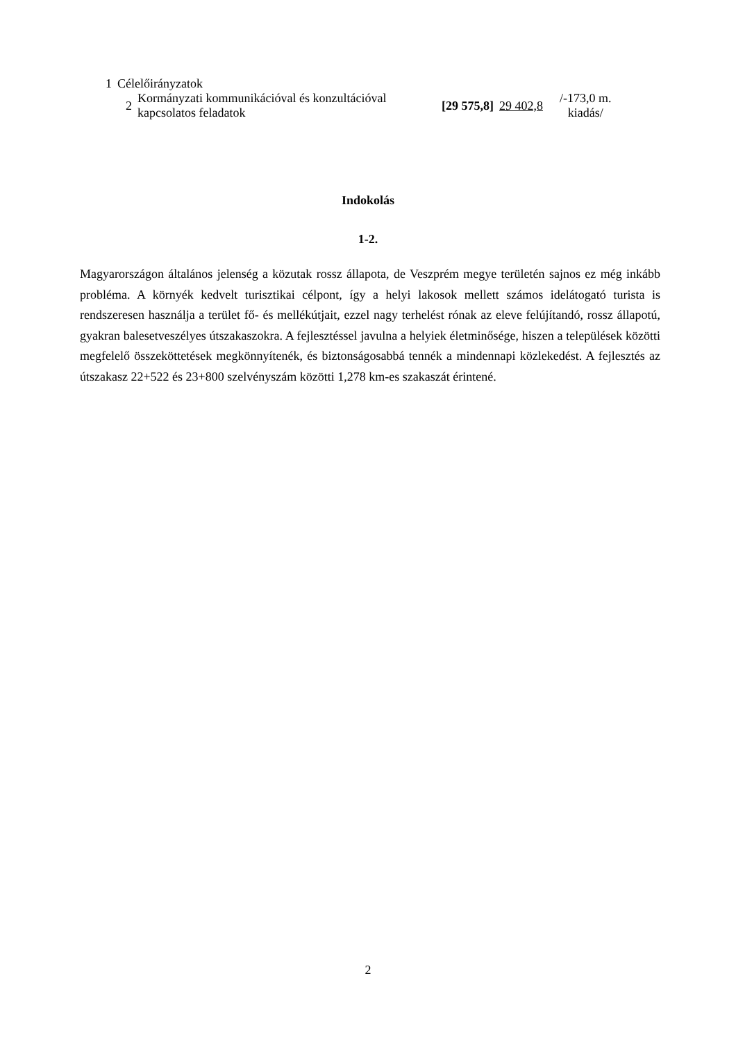| 1 | Célelőirányzatok | | | | |
| | 2 | Kormányzati kommunikációval és konzultációval kapcsolatos feladatok | [29 575,8] | 29 402,8 | /-173,0 m. kiadás/ |
Indokolás
1-2.
Magyarországon általános jelenség a közutak rossz állapota, de Veszprém megye területén sajnos ez még inkább probléma. A környék kedvelt turisztikai célpont, így a helyi lakosok mellett számos idelátogató turista is rendszeresen használja a terület fő- és mellékútjait, ezzel nagy terhelést rónak az eleve felújítandó, rossz állapotú, gyakran balesetveszélyes útszakaszokra. A fejlesztéssel javulna a helyiek életminősége, hiszen a települések közötti megfelelő összeköttetések megkönnyítenék, és biztonságosabbá tennék a mindennapi közlekedést. A fejlesztés az útszakasz 22+522 és 23+800 szelvényszám közötti 1,278 km-es szakaszát érintené.
2